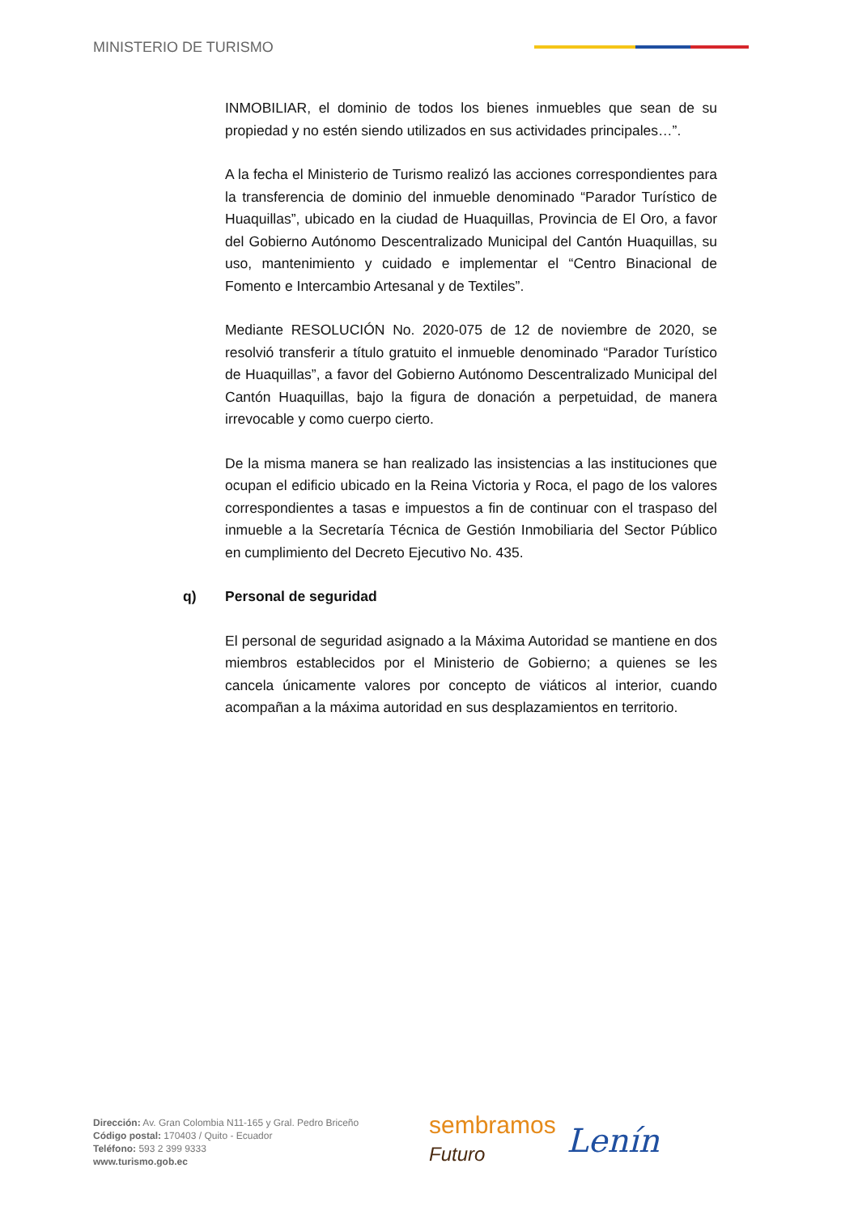MINISTERIO DE TURISMO
INMOBILIAR, el dominio de todos los bienes inmuebles que sean de su propiedad y no estén siendo utilizados en sus actividades principales…”.
A la fecha el Ministerio de Turismo realizó las acciones correspondientes para la transferencia de dominio del inmueble denominado “Parador Turístico de Huaquillas”, ubicado en la ciudad de Huaquillas, Provincia de El Oro, a favor del Gobierno Autónomo Descentralizado Municipal del Cantón Huaquillas, su uso, mantenimiento y cuidado e implementar el “Centro Binacional de Fomento e Intercambio Artesanal y de Textiles”.
Mediante RESOLUCIÓN No. 2020-075 de 12 de noviembre de 2020, se resolvió transferir a título gratuito el inmueble denominado “Parador Turístico de Huaquillas”, a favor del Gobierno Autónomo Descentralizado Municipal del Cantón Huaquillas, bajo la figura de donación a perpetuidad, de manera irrevocable y como cuerpo cierto.
De la misma manera se han realizado las insistencias a las instituciones que ocupan el edificio ubicado en la Reina Victoria y Roca, el pago de los valores correspondientes a tasas e impuestos a fin de continuar con el traspaso del inmueble a la Secretaría Técnica de Gestión Inmobiliaria del Sector Público en cumplimiento del Decreto Ejecutivo No. 435.
q) Personal de seguridad
El personal de seguridad asignado a la Máxima Autoridad se mantiene en dos miembros establecidos por el Ministerio de Gobierno; a quienes se les cancela únicamente valores por concepto de viáticos al interior, cuando acompañan a la máxima autoridad en sus desplazamientos en territorio.
Dirección: Av. Gran Colombia N11-165 y Gral. Pedro Briceño
Código postal: 170403 / Quito - Ecuador
Teléfono: 593 2 399 9333
www.turismo.gob.ec
sembramos
Futuro
Lenín